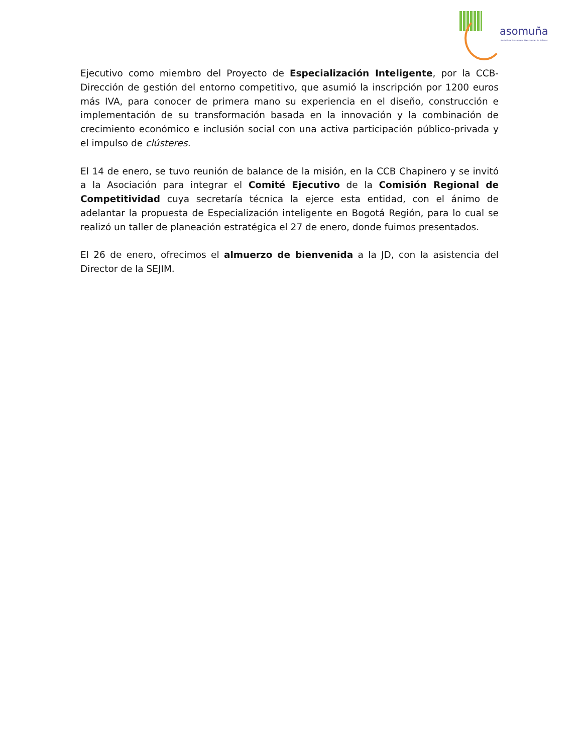asomuña
Asociación de Empresarios de Sibaté, Soacha y Sur de Bogotá
Ejecutivo como miembro del Proyecto de Especialización Inteligente, por la CCB-Dirección de gestión del entorno competitivo, que asumió la inscripción por 1200 euros más IVA, para conocer de primera mano su experiencia en el diseño, construcción e implementación de su transformación basada en la innovación y la combinación de crecimiento económico e inclusión social con una activa participación público-privada y el impulso de clústeres.
El 14 de enero, se tuvo reunión de balance de la misión, en la CCB Chapinero y se invitó a la Asociación para integrar el Comité Ejecutivo de la Comisión Regional de Competitividad cuya secretaría técnica la ejerce esta entidad, con el ánimo de adelantar la propuesta de Especialización inteligente en Bogotá Región, para lo cual se realizó un taller de planeación estratégica el 27 de enero, donde fuimos presentados.
El 26 de enero, ofrecimos el almuerzo de bienvenida a la JD, con la asistencia del Director de la SEJIM.